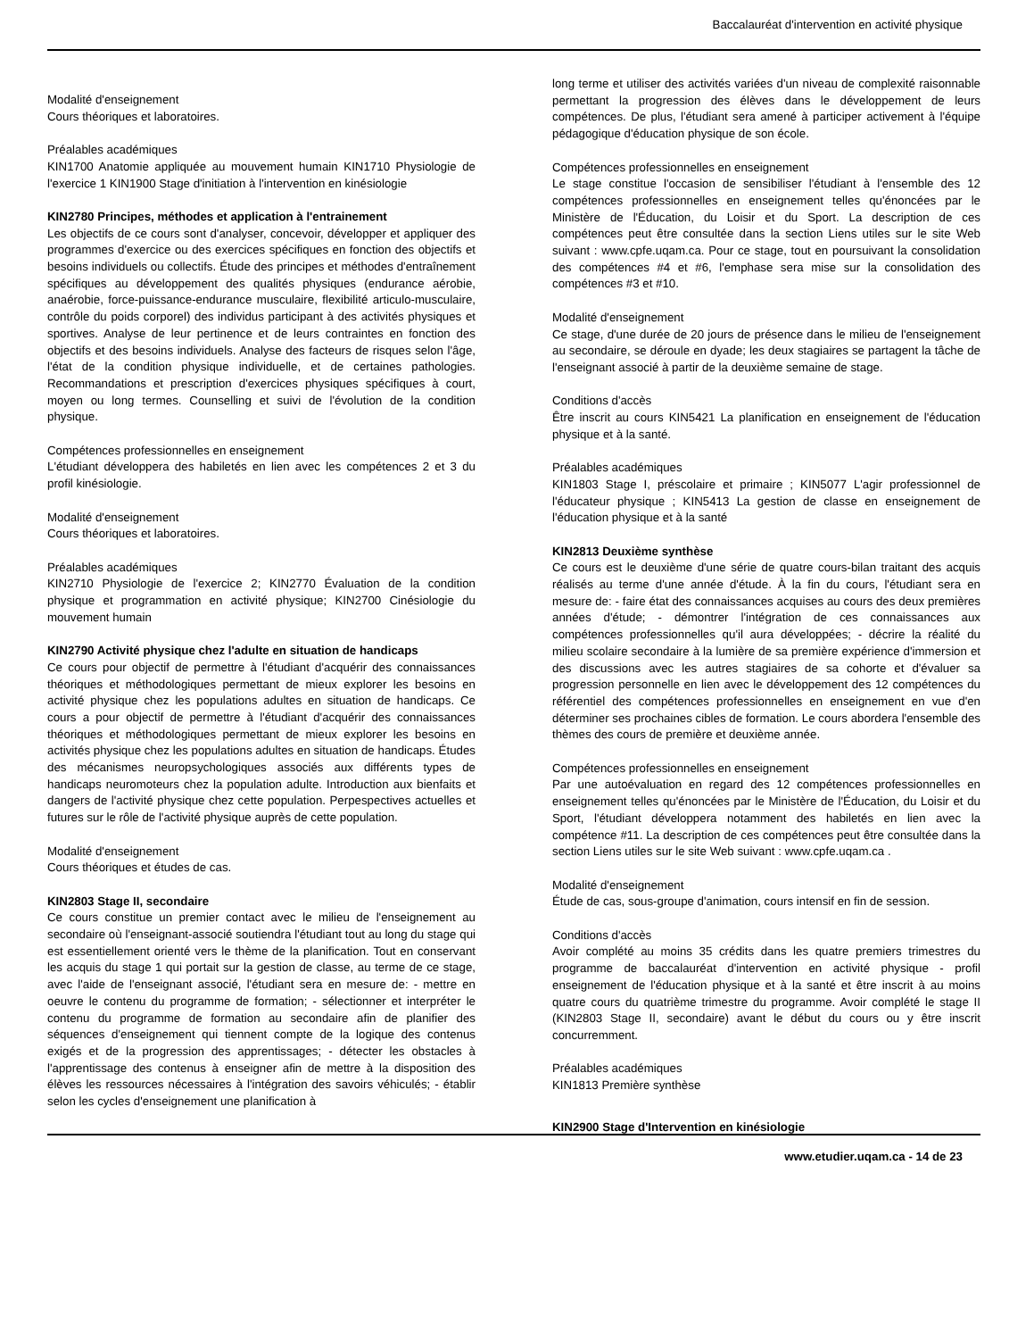Baccalauréat d'intervention en activité physique
Modalité d'enseignement
Cours théoriques et laboratoires.
Préalables académiques
KIN1700 Anatomie appliquée au mouvement humain KIN1710 Physiologie de l'exercice 1 KIN1900 Stage d'initiation à l'intervention en kinésiologie
KIN2780 Principes, méthodes et application à l'entrainement
Les objectifs de ce cours sont d'analyser, concevoir, développer et appliquer des programmes d'exercice ou des exercices spécifiques en fonction des objectifs et besoins individuels ou collectifs. Étude des principes et méthodes d'entraînement spécifiques au développement des qualités physiques (endurance aérobie, anaérobie, force-puissance-endurance musculaire, flexibilité articulo-musculaire, contrôle du poids corporel) des individus participant à des activités physiques et sportives. Analyse de leur pertinence et de leurs contraintes en fonction des objectifs et des besoins individuels. Analyse des facteurs de risques selon l'âge, l'état de la condition physique individuelle, et de certaines pathologies. Recommandations et prescription d'exercices physiques spécifiques à court, moyen ou long termes. Counselling et suivi de l'évolution de la condition physique.
Compétences professionnelles en enseignement
L'étudiant développera des habiletés en lien avec les compétences 2 et 3 du profil kinésiologie.
Modalité d'enseignement
Cours théoriques et laboratoires.
Préalables académiques
KIN2710 Physiologie de l'exercice 2; KIN2770 Évaluation de la condition physique et programmation en activité physique; KIN2700 Cinésiologie du mouvement humain
KIN2790 Activité physique chez l'adulte en situation de handicaps
Ce cours pour objectif de permettre à l'étudiant d'acquérir des connaissances théoriques et méthodologiques permettant de mieux explorer les besoins en activité physique chez les populations adultes en situation de handicaps. Ce cours a pour objectif de permettre à l'étudiant d'acquérir des connaissances théoriques et méthodologiques permettant de mieux explorer les besoins en activités physique chez les populations adultes en situation de handicaps. Études des mécanismes neuropsychologiques associés aux différents types de handicaps neuromoteurs chez la population adulte. Introduction aux bienfaits et dangers de l'activité physique chez cette population. Perpespectives actuelles et futures sur le rôle de l'activité physique auprès de cette population.
Modalité d'enseignement
Cours théoriques et études de cas.
KIN2803 Stage II, secondaire
Ce cours constitue un premier contact avec le milieu de l'enseignement au secondaire où l'enseignant-associé soutiendra l'étudiant tout au long du stage qui est essentiellement orienté vers le thème de la planification. Tout en conservant les acquis du stage 1 qui portait sur la gestion de classe, au terme de ce stage, avec l'aide de l'enseignant associé, l'étudiant sera en mesure de: - mettre en oeuvre le contenu du programme de formation; - sélectionner et interpréter le contenu du programme de formation au secondaire afin de planifier des séquences d'enseignement qui tiennent compte de la logique des contenus exigés et de la progression des apprentissages; - détecter les obstacles à l'apprentissage des contenus à enseigner afin de mettre à la disposition des élèves les ressources nécessaires à l'intégration des savoirs véhiculés; - établir selon les cycles d'enseignement une planification à
long terme et utiliser des activités variées d'un niveau de complexité raisonnable permettant la progression des élèves dans le développement de leurs compétences. De plus, l'étudiant sera amené à participer activement à l'équipe pédagogique d'éducation physique de son école.
Compétences professionnelles en enseignement
Le stage constitue l'occasion de sensibiliser l'étudiant à l'ensemble des 12 compétences professionnelles en enseignement telles qu'énoncées par le Ministère de l'Éducation, du Loisir et du Sport. La description de ces compétences peut être consultée dans la section Liens utiles sur le site Web suivant : www.cpfe.uqam.ca. Pour ce stage, tout en poursuivant la consolidation des compétences #4 et #6, l'emphase sera mise sur la consolidation des compétences #3 et #10.
Modalité d'enseignement
Ce stage, d'une durée de 20 jours de présence dans le milieu de l'enseignement au secondaire, se déroule en dyade; les deux stagiaires se partagent la tâche de l'enseignant associé à partir de la deuxième semaine de stage.
Conditions d'accès
Être inscrit au cours KIN5421 La planification en enseignement de l'éducation physique et à la santé.
Préalables académiques
KIN1803 Stage I, préscolaire et primaire ; KIN5077 L'agir professionnel de l'éducateur physique ; KIN5413 La gestion de classe en enseignement de l'éducation physique et à la santé
KIN2813 Deuxième synthèse
Ce cours est le deuxième d'une série de quatre cours-bilan traitant des acquis réalisés au terme d'une année d'étude. À la fin du cours, l'étudiant sera en mesure de: - faire état des connaissances acquises au cours des deux premières années d'étude; - démontrer l'intégration de ces connaissances aux compétences professionnelles qu'il aura développées; - décrire la réalité du milieu scolaire secondaire à la lumière de sa première expérience d'immersion et des discussions avec les autres stagiaires de sa cohorte et d'évaluer sa progression personnelle en lien avec le développement des 12 compétences du référentiel des compétences professionnelles en enseignement en vue d'en déterminer ses prochaines cibles de formation. Le cours abordera l'ensemble des thèmes des cours de première et deuxième année.
Compétences professionnelles en enseignement
Par une autoévaluation en regard des 12 compétences professionnelles en enseignement telles qu'énoncées par le Ministère de l'Éducation, du Loisir et du Sport, l'étudiant développera notamment des habiletés en lien avec la compétence #11. La description de ces compétences peut être consultée dans la section Liens utiles sur le site Web suivant : www.cpfe.uqam.ca .
Modalité d'enseignement
Étude de cas, sous-groupe d'animation, cours intensif en fin de session.
Conditions d'accès
Avoir complété au moins 35 crédits dans les quatre premiers trimestres du programme de baccalauréat d'intervention en activité physique - profil enseignement de l'éducation physique et à la santé et être inscrit à au moins quatre cours du quatrième trimestre du programme. Avoir complété le stage II (KIN2803 Stage II, secondaire) avant le début du cours ou y être inscrit concurremment.
Préalables académiques
KIN1813 Première synthèse
KIN2900 Stage d'Intervention en kinésiologie
www.etudier.uqam.ca - 14 de 23